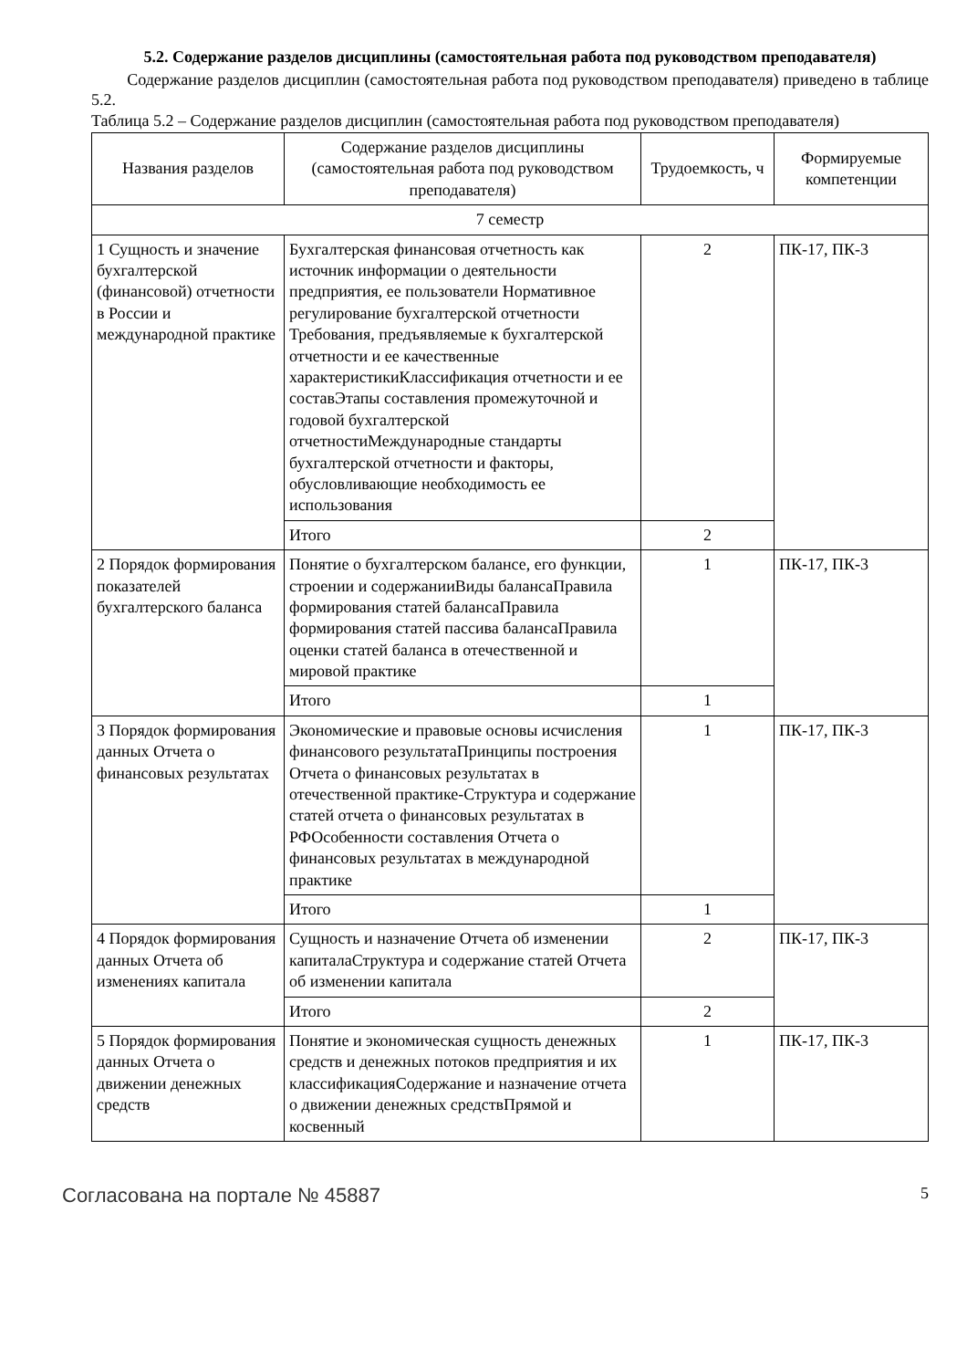5.2. Содержание разделов дисциплины (самостоятельная работа под руководством преподавателя)
Содержание разделов дисциплин (самостоятельная работа под руководством преподавателя) приведено в таблице 5.2.
Таблица 5.2 – Содержание разделов дисциплин (самостоятельная работа под руководством преподавателя)
| Названия разделов | Содержание разделов дисциплины (самостоятельная работа под руководством преподавателя) | Трудоемкость, ч | Формируемые компетенции |
| --- | --- | --- | --- |
| 7 семестр | | | |
| 1 Сущность и значение бухгалтерской (финансовой) отчетности в России и международной практике | Бухгалтерская финансовая отчетность как источник информации о деятельности предприятия, ее пользователи Нормативное регулирование бухгалтерской отчетности Требования, предъявляемые к бухгалтерской отчетности и ее качественные характеристикиКлассификация отчетности и ее составЭтапы составления промежуточной и годовой бухгалтерской отчетностиМеждународные стандарты бухгалтерской отчетности и факторы, обусловливающие необходимость ее использования | 2 | ПК-17, ПК-3 |
| | Итого | 2 | |
| 2 Порядок формирования показателей бухгалтерского баланса | Понятие о бухгалтерском балансе, его функции, строении и содержанииВиды балансаПравила формирования статей балансаПравила формирования статей пассива балансаПравила оценки статей баланса в отечественной и мировой практике | 1 | ПК-17, ПК-3 |
| | Итого | 1 | |
| 3 Порядок формирования данных Отчета о финансовых результатах | Экономические и правовые основы исчисления финансового результатаПринципы построения Отчета о финансовых результатах в отечественной практике-Структура и содержание статей отчета о финансовых результатах в РФОсобенности составления Отчета о финансовых результатах в международной практике | 1 | ПК-17, ПК-3 |
| | Итого | 1 | |
| 4 Порядок формирования данных Отчета об изменениях капитала | Сущность и назначение Отчета об изменении капиталаСтруктура и содержание статей Отчета об изменении капитала | 2 | ПК-17, ПК-3 |
| | Итого | 2 | |
| 5 Порядок формирования данных Отчета о движении денежных средств | Понятие и экономическая сущность денежных средств и денежных потоков предприятия и их классификацияСодержание и назначение отчета о движении денежных средствПрямой и косвенный | 1 | ПК-17, ПК-3 |
Согласована на портале № 45887 5